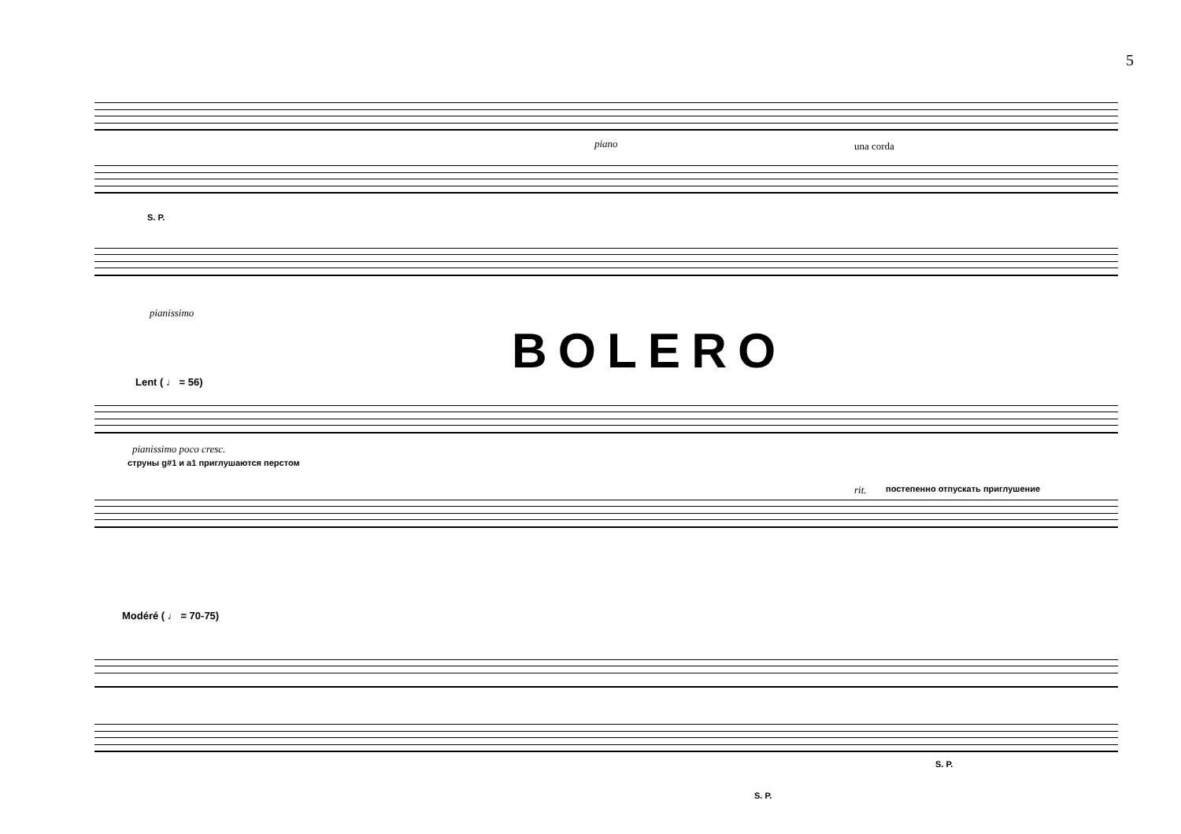5
piano una corda
S. P.
pianissimo
BOLERO
Lent ( ♩ = 56)
pianissimo poco cresc.
струны g#1 и a1 приглушаются перстом
rit.
постепенно отпускать приглушение
Modéré ( ♩ = 70-75)
S. P.
S. P.